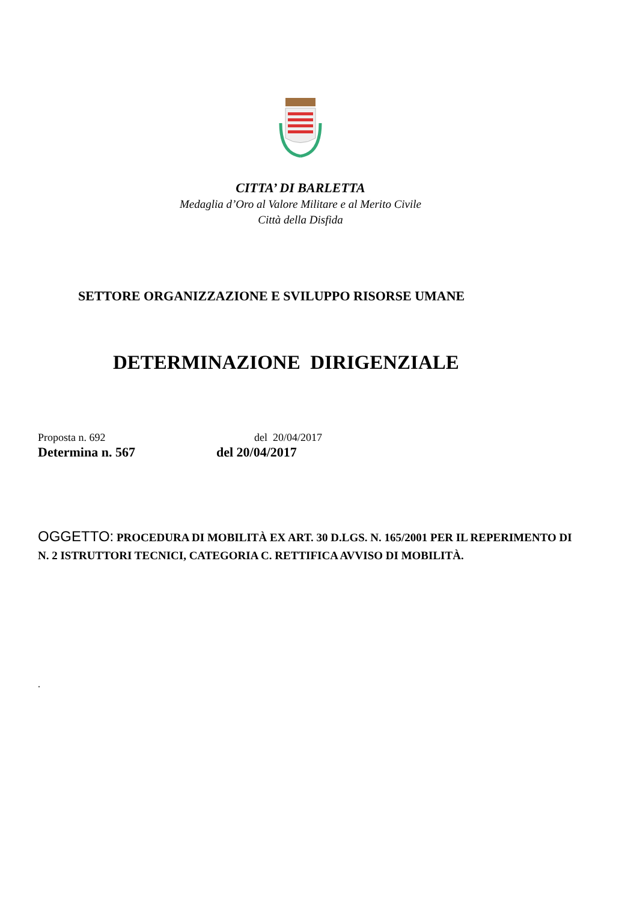CITTA’ DI BARLETTA
Medaglia d’Oro al Valore Militare e al Merito Civile
Città della Disfida
SETTORE ORGANIZZAZIONE E SVILUPPO RISORSE UMANE
DETERMINAZIONE DIRIGENZIALE
Proposta n. 692 del 20/04/2017
Determina n. 567 del 20/04/2017
OGGETTO: PROCEDURA DI MOBILITÀ EX ART. 30 D.LGS. N. 165/2001 PER IL REPERIMENTO DI N. 2 ISTRUTTORI TECNICI, CATEGORIA C. RETTIFICA AVVISO DI MOBILITÀ.
.